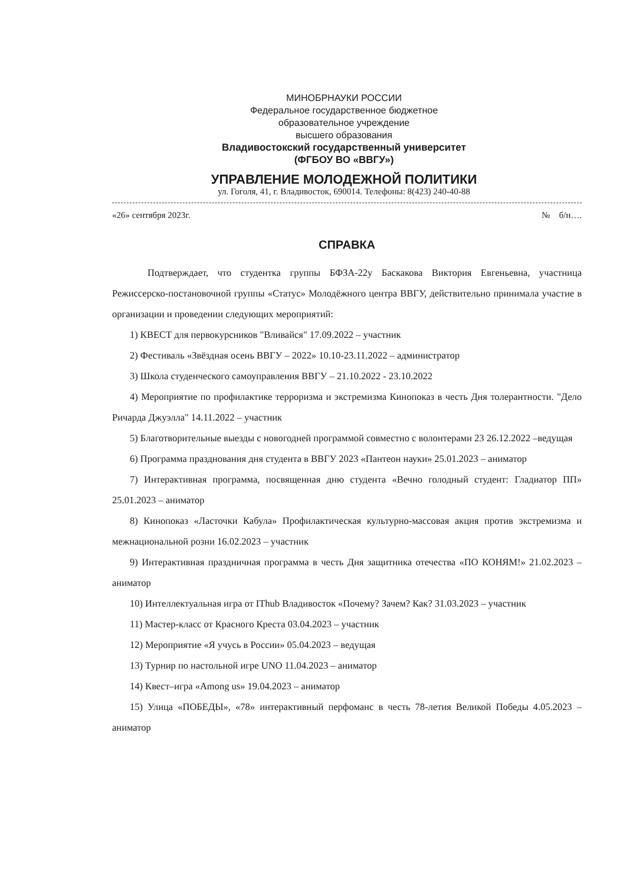МИНОБРНАУКИ РОССИИ
Федеральное государственное бюджетное
образовательное учреждение
высшего образования
Владивостокский государственный университет
(ФГБОУ ВО «ВВГУ»)
УПРАВЛЕНИЕ МОЛОДЕЖНОЙ ПОЛИТИКИ
ул. Гоголя, 41, г. Владивосток, 690014. Телефоны: 8(423) 240-40-88
«26» сентября 2023г. № б/н….
СПРАВКА
Подтверждает, что студентка группы БФЗА-22у Баскакова Виктория Евгеньевна, участница Режиссерско-постановочной группы «Статус» Молодёжного центра ВВГУ, действительно принимала участие в организации и проведении следующих мероприятий:
1) КВЕСТ для первокурсников "Вливайся" 17.09.2022 – участник
2) Фестиваль «Звёздная осень ВВГУ – 2022» 10.10-23.11.2022 – администратор
3) Школа студенческого самоуправления ВВГУ – 21.10.2022 - 23.10.2022
4) Мероприятие по профилактике терроризма и экстремизма Кинопоказ в честь Дня толерантности. "Дело Ричарда Джуэлла" 14.11.2022 – участник
5) Благотворительные выезды с новогодней программой совместно с волонтерами 23 26.12.2022 –ведущая
6) Программа празднования дня студента в ВВГУ 2023 «Пантеон науки» 25.01.2023 – аниматор
7) Интерактивная программа, посвященная дню студента «Вечно голодный студент: Гладиатор ПП» 25.01.2023 – аниматор
8) Кинопоказ «Ласточки Кабула» Профилактическая культурно-массовая акция против экстремизма и межнациональной розни 16.02.2023 – участник
9) Интерактивная праздничная программа в честь Дня защитника отечества «ПО КОНЯМ!» 21.02.2023 – аниматор
10) Интеллектуальная игра от IThub Владивосток «Почему? Зачем? Как? 31.03.2023 – участник
11) Мастер-класс от Красного Креста 03.04.2023 – участник
12) Мероприятие «Я учусь в России» 05.04.2023 – ведущая
13) Турнир по настольной игре UNO 11.04.2023 – аниматор
14) Квест–игра «Among us» 19.04.2023 – аниматор
15) Улица «ПОБЕДЫ», «78» интерактивный перфоманс в честь 78-летия Великой Победы 4.05.2023 – аниматор